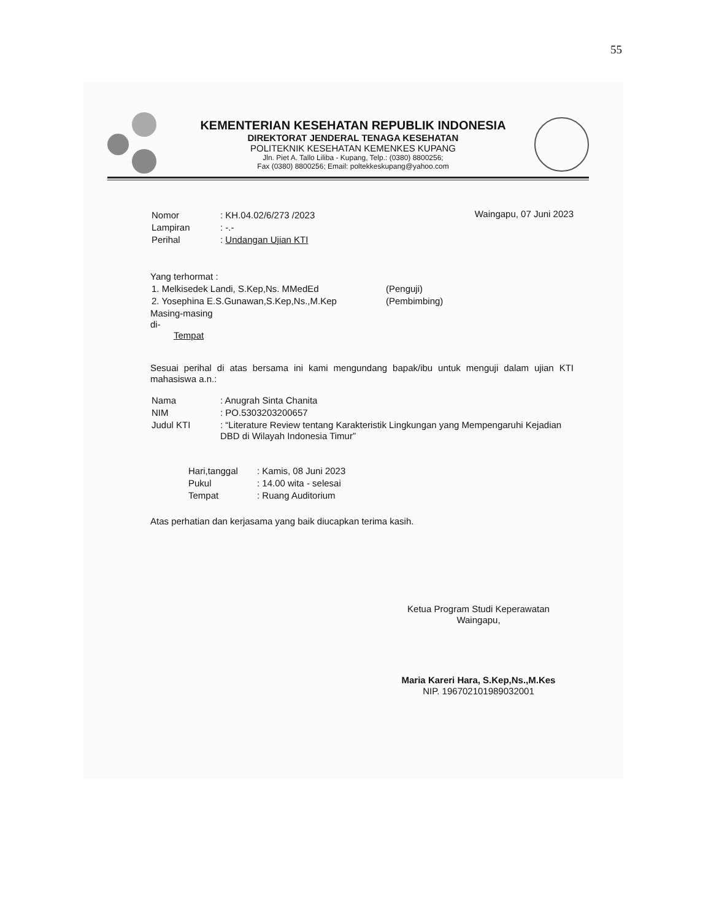55
KEMENTERIAN KESEHATAN REPUBLIK INDONESIA
DIREKTORAT JENDERAL TENAGA KESEHATAN
POLITEKNIK KESEHATAN KEMENKES KUPANG
Jln. Piet A. Tallo Liliba - Kupang, Telp.: (0380) 8800256;
Fax (0380) 8800256; Email: poltekkeskupang@yahoo.com
| Nomor | : KH.04.02/6/273 /2023 |
| Lampiran | : -.- |
| Perihal | : Undangan Ujian KTI |
Waingapu, 07 Juni 2023
Yang terhormat :
| 1. Melkisedek Landi, S.Kep,Ns. MMedEd | (Penguji) |
| 2. Yosephina E.S.Gunawan,S.Kep,Ns.,M.Kep | (Pembimbing) |
Masing-masing
di-
Tempat
Sesuai perihal di atas bersama ini kami mengundang bapak/ibu untuk menguji dalam ujian KTI mahasiswa a.n.:
| Nama | : Anugrah Sinta Chanita |
| NIM | : PO.5303203200657 |
| Judul KTI | : “Literature Review tentang Karakteristik Lingkungan yang Mempengaruhi Kejadian DBD di Wilayah Indonesia Timur” |
| Hari,tanggal | : Kamis, 08 Juni 2023 |
| Pukul | : 14.00 wita - selesai |
| Tempat | : Ruang Auditorium |
Atas perhatian dan kerjasama yang baik diucapkan terima kasih.
Ketua Program Studi Keperawatan
Waingapu,
Maria Kareri Hara, S.Kep,Ns.,M.Kes
NIP. 196702101989032001